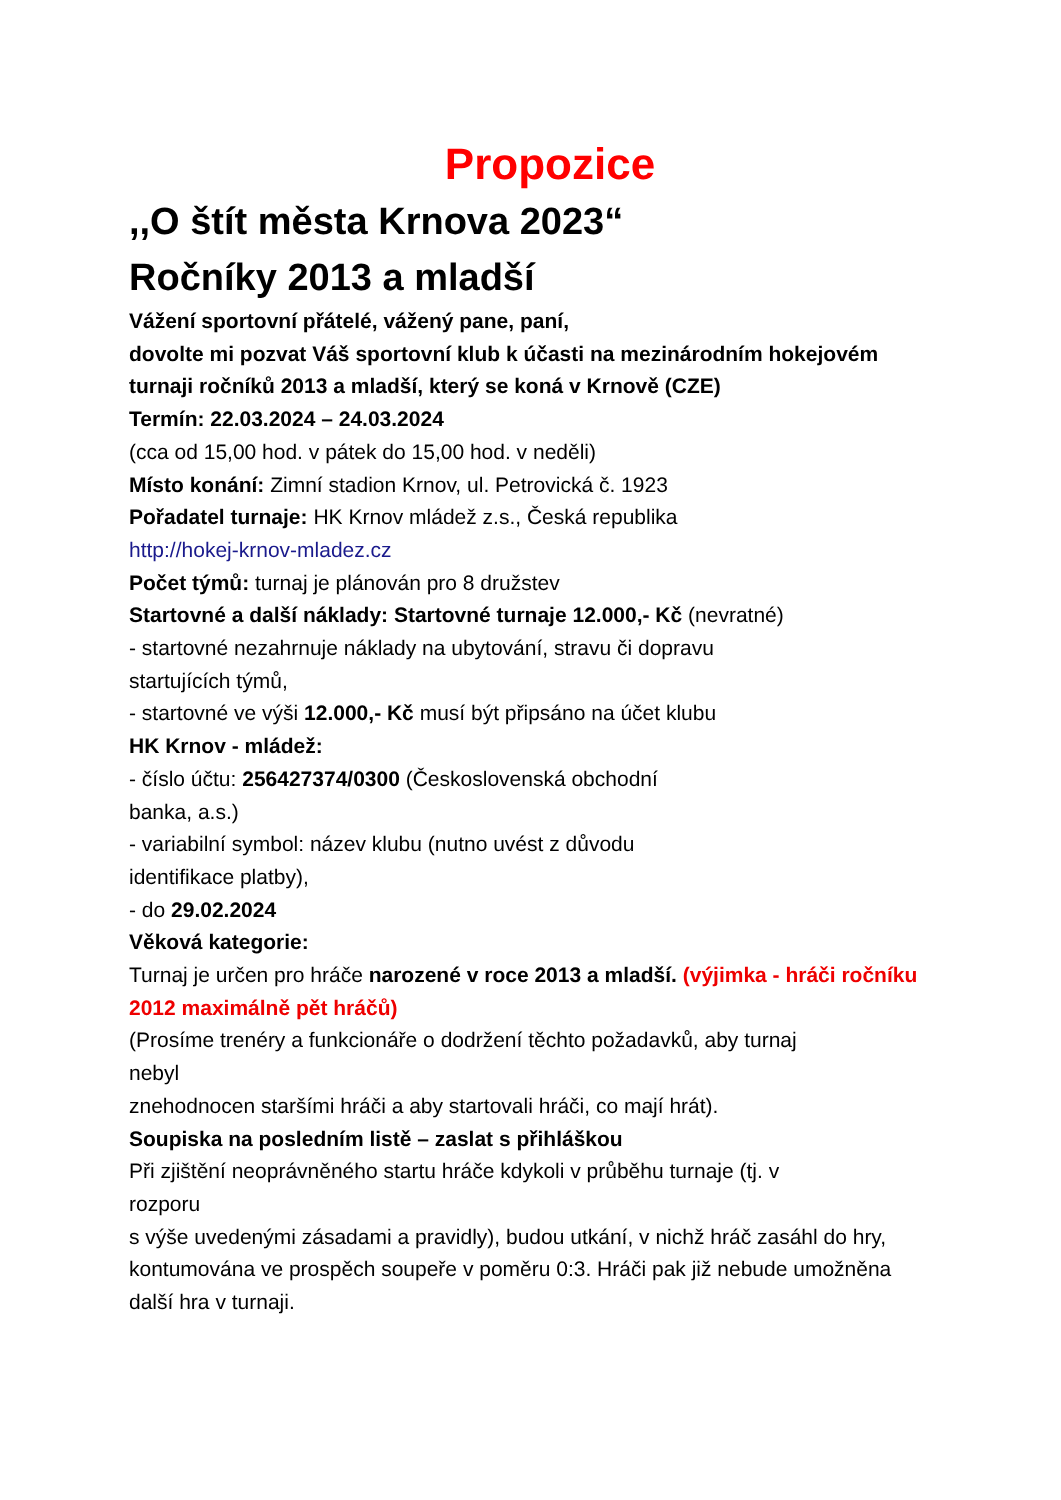Propozice
,,O štít města Krnova 2023“
Ročníky 2013 a mladší
Vážení sportovní přátelé, vážený pane, paní,
dovolte mi pozvat Váš sportovní klub k účasti na mezinárodním hokejovém turnaji ročníků 2013 a mladší, který se koná v Krnově (CZE)
Termín: 22.03.2024 – 24.03.2024
(cca od 15,00 hod. v pátek do 15,00 hod. v neděli)
Místo konání: Zimní stadion Krnov, ul. Petrovická č. 1923
Pořadatel turnaje: HK Krnov mládež z.s., Česká republika
http://hokej-krnov-mladez.cz
Počet týmů: turnaj je plánován pro 8 družstev
Startovné a další náklady: Startovné turnaje 12.000,- Kč (nevratné)
- startovné nezahrnuje náklady na ubytování, stravu či dopravu
startujících týmů,
- startovné ve výši 12.000,- Kč musí být připsáno na účet klubu
HK Krnov - mládež:
- číslo účtu: 256427374/0300 (Československá obchodní
banka, a.s.)
- variabilní symbol: název klubu (nutno uvést z důvodu
identifikace platby),
- do 29.02.2024
Věková kategorie:
Turnaj je určen pro hráče narozené v roce 2013 a mladší. (výjimka - hráči ročníku 2012 maximálně pět hráčů)
(Prosíme trenéry a funkcionáře o dodržení těchto požadavků, aby turnaj
nebyl
znehodnocen staršími hráči a aby startovali hráči, co mají hrát).
Soupiska na posledním listě – zaslat s přihláškou
Při zjištění neoprávněného startu hráče kdykoli v průběhu turnaje (tj. v
rozporu
s výše uvedenými zásadami a pravidly), budou utkání, v nichž hráč zasáhl do hry, kontumována ve prospěch soupeře v poměru 0:3. Hráči pak již nebude umožněna další hra v turnaji.